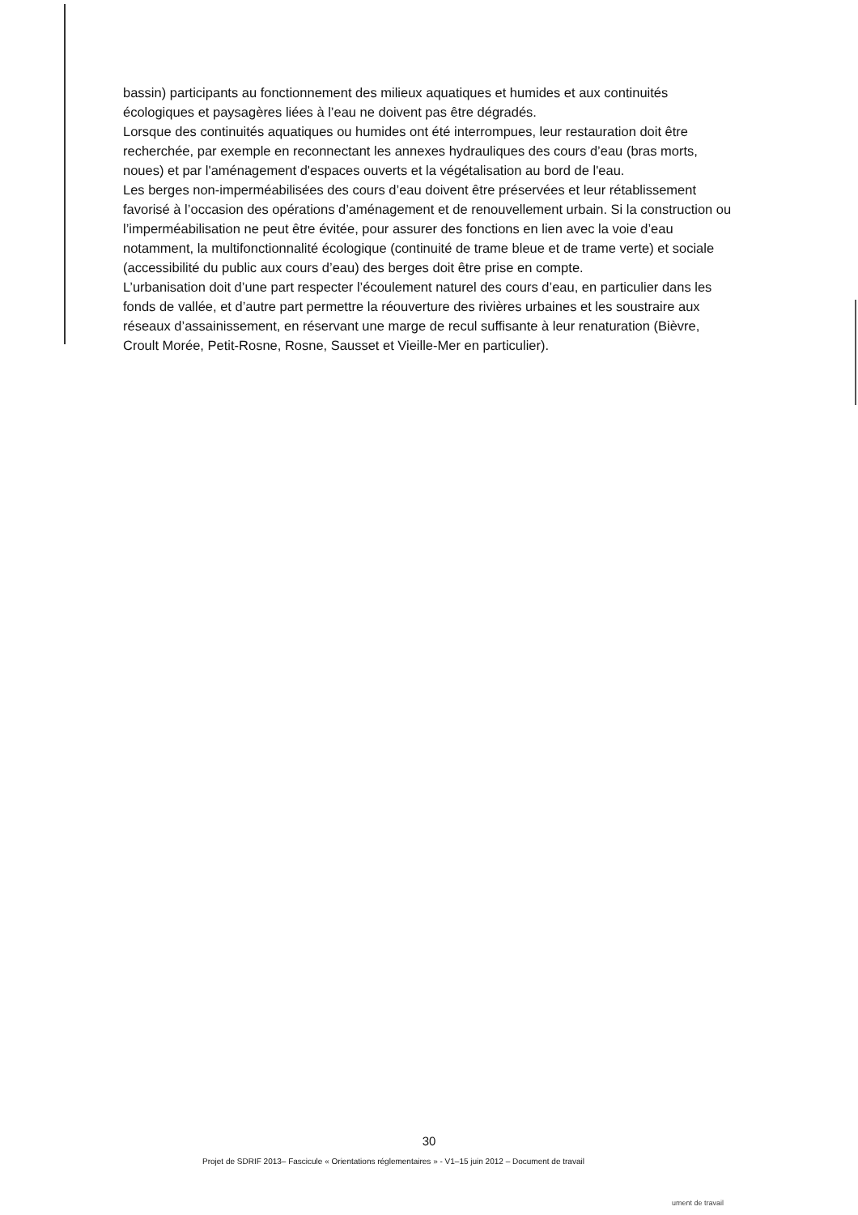bassin) participants au fonctionnement des milieux aquatiques et humides et aux continuités écologiques et paysagères liées à l’eau ne doivent pas être dégradés.
Lorsque des continuités aquatiques ou humides ont été interrompues, leur restauration doit être recherchée, par exemple en reconnectant les annexes hydrauliques des cours d’eau (bras morts, noues) et par l'aménagement d'espaces ouverts et la végétalisation au bord de l'eau.
Les berges non-imperméabilisées des cours d’eau doivent être préservées et leur rétablissement favorisé à l’occasion des opérations d’aménagement et de renouvellement urbain. Si la construction ou l’imperméabilisation ne peut être évitée, pour assurer des fonctions en lien avec la voie d’eau notamment, la multifonctionnalité écologique (continuité de trame bleue et de trame verte) et sociale (accessibilité du public aux cours d’eau) des berges doit être prise en compte.
L’urbanisation doit d’une part respecter l’écoulement naturel des cours d’eau, en particulier dans les fonds de vallée, et d’autre part permettre la réouverture des rivières urbaines et les soustraire aux réseaux d’assainissement, en réservant une marge de recul suffisante à leur renaturation (Bièvre, Croult Morée, Petit-Rosne, Rosne, Sausset et Vieille-Mer en particulier).
30
Projet de SDRIF 2013– Fascicule « Orientations réglementaires » - V1–15 juin 2012 – Document de travail
ument de travail